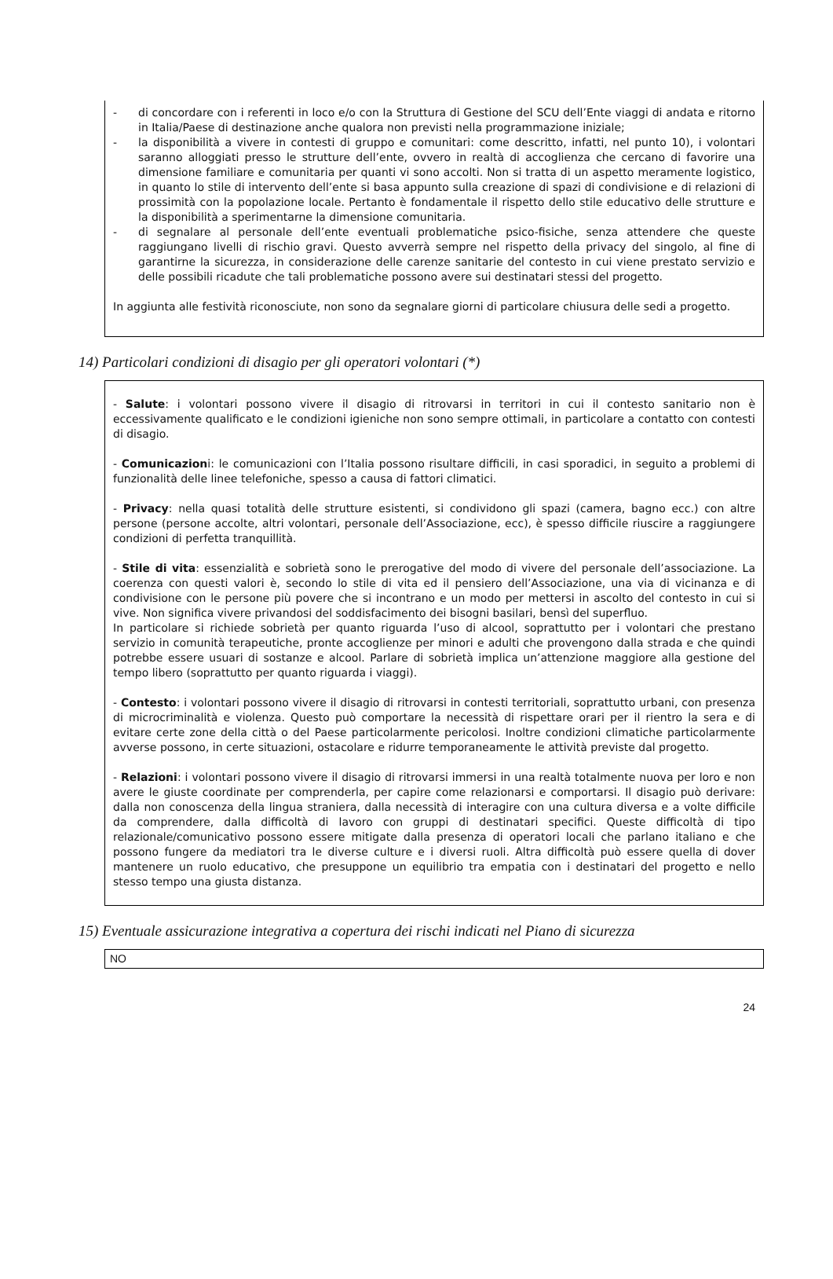- di concordare con i referenti in loco e/o con la Struttura di Gestione del SCU dell’Ente viaggi di andata e ritorno in Italia/Paese di destinazione anche qualora non previsti nella programmazione iniziale;
- la disponibilità a vivere in contesti di gruppo e comunitari: come descritto, infatti, nel punto 10), i volontari saranno alloggiati presso le strutture dell’ente, ovvero in realtà di accoglienza che cercano di favorire una dimensione familiare e comunitaria per quanti vi sono accolti. Non si tratta di un aspetto meramente logistico, in quanto lo stile di intervento dell’ente si basa appunto sulla creazione di spazi di condivisione e di relazioni di prossimità con la popolazione locale. Pertanto è fondamentale il rispetto dello stile educativo delle strutture e la disponibilità a sperimentarne la dimensione comunitaria.
- di segnalare al personale dell’ente eventuali problematiche psico-fisiche, senza attendere che queste raggiungano livelli di rischio gravi. Questo avverrà sempre nel rispetto della privacy del singolo, al fine di garantirne la sicurezza, in considerazione delle carenze sanitarie del contesto in cui viene prestato servizio e delle possibili ricadute che tali problematiche possono avere sui destinatari stessi del progetto.
In aggiunta alle festività riconosciute, non sono da segnalare giorni di particolare chiusura delle sedi a progetto.
14) Particolari condizioni di disagio per gli operatori volontari (*)
- Salute: i volontari possono vivere il disagio di ritrovarsi in territori in cui il contesto sanitario non è eccessivamente qualificato e le condizioni igieniche non sono sempre ottimali, in particolare a contatto con contesti di disagio.
- Comunicazioni: le comunicazioni con l’Italia possono risultare difficili, in casi sporadici, in seguito a problemi di funzionalità delle linee telefoniche, spesso a causa di fattori climatici.
- Privacy: nella quasi totalità delle strutture esistenti, si condividono gli spazi (camera, bagno ecc.) con altre persone (persone accolte, altri volontari, personale dell’Associazione, ecc), è spesso difficile riuscire a raggiungere condizioni di perfetta tranquillità.
- Stile di vita: essenzialità e sobrietà sono le prerogative del modo di vivere del personale dell’associazione. La coerenza con questi valori è, secondo lo stile di vita ed il pensiero dell’Associazione, una via di vicinanza e di condivisione con le persone più povere che si incontrano e un modo per mettersi in ascolto del contesto in cui si vive. Non significa vivere privandosi del soddisfacimento dei bisogni basilari, bensì del superfluo.
In particolare si richiede sobrietà per quanto riguarda l’uso di alcool, soprattutto per i volontari che prestano servizio in comunità terapeutiche, pronte accoglienze per minori e adulti che provengono dalla strada e che quindi potrebbe essere usuari di sostanze e alcool. Parlare di sobrietà implica un’attenzione maggiore alla gestione del tempo libero (soprattutto per quanto riguarda i viaggi).
- Contesto: i volontari possono vivere il disagio di ritrovarsi in contesti territoriali, soprattutto urbani, con presenza di microcriminalità e violenza. Questo può comportare la necessità di rispettare orari per il rientro la sera e di evitare certe zone della città o del Paese particolarmente pericolosi. Inoltre condizioni climatiche particolarmente avverse possono, in certe situazioni, ostacolare e ridurre temporaneamente le attività previste dal progetto.
- Relazioni: i volontari possono vivere il disagio di ritrovarsi immersi in una realtà totalmente nuova per loro e non avere le giuste coordinate per comprenderla, per capire come relazionarsi e comportarsi. Il disagio può derivare: dalla non conoscenza della lingua straniera, dalla necessità di interagire con una cultura diversa e a volte difficile da comprendere, dalla difficoltà di lavoro con gruppi di destinatari specifici. Queste difficoltà di tipo relazionale/comunicativo possono essere mitigate dalla presenza di operatori locali che parlano italiano e che possono fungere da mediatori tra le diverse culture e i diversi ruoli. Altra difficoltà può essere quella di dover mantenere un ruolo educativo, che presuppone un equilibrio tra empatia con i destinatari del progetto e nello stesso tempo una giusta distanza.
15) Eventuale assicurazione integrativa a copertura dei rischi indicati nel Piano di sicurezza
NO
24